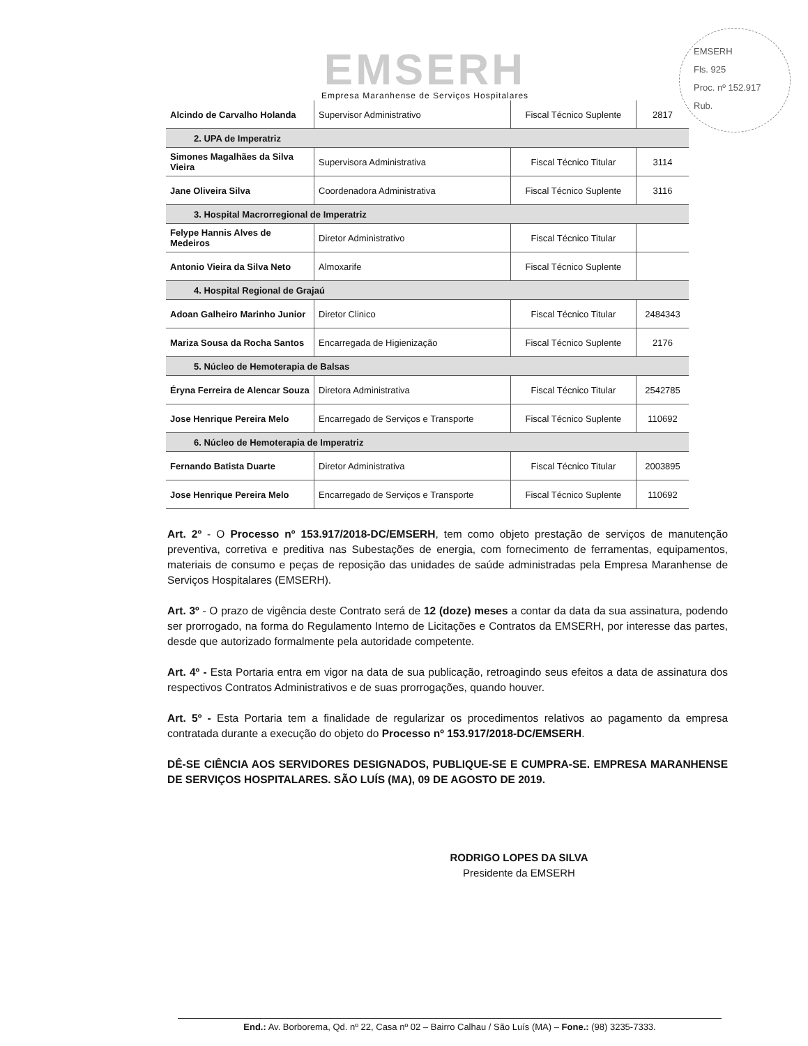EMSERH
Fls. 925
Proc. nº 152.917
Rub.
EMSERH
Empresa Maranhense de Serviços Hospitalares
| Alcindo de Carvalho Holanda | Supervisor Administrativo | Fiscal Técnico Suplente | 2817 |
| 2. UPA de Imperatriz | | | |
| Simones Magalhães da Silva Vieira | Supervisora Administrativa | Fiscal Técnico Titular | 3114 |
| Jane Oliveira Silva | Coordenadora Administrativa | Fiscal Técnico Suplente | 3116 |
| 3. Hospital Macrorregional de Imperatriz | | | |
| Felype Hannis Alves de Medeiros | Diretor Administrativo | Fiscal Técnico Titular | |
| Antonio Vieira da Silva Neto | Almoxarife | Fiscal Técnico Suplente | |
| 4. Hospital Regional de Grajaú | | | |
| Adoan Galheiro Marinho Junior | Diretor Clinico | Fiscal Técnico Titular | 2484343 |
| Mariza Sousa da Rocha Santos | Encarregada de Higienização | Fiscal Técnico Suplente | 2176 |
| 5. Núcleo de Hemoterapia de Balsas | | | |
| Éryna Ferreira de Alencar Souza | Diretora Administrativa | Fiscal Técnico Titular | 2542785 |
| Jose Henrique Pereira Melo | Encarregado de Serviços e Transporte | Fiscal Técnico Suplente | 110692 |
| 6. Núcleo de Hemoterapia de Imperatriz | | | |
| Fernando Batista Duarte | Diretor Administrativa | Fiscal Técnico Titular | 2003895 |
| Jose Henrique Pereira Melo | Encarregado de Serviços e Transporte | Fiscal Técnico Suplente | 110692 |
Art. 2º - O Processo nº 153.917/2018-DC/EMSERH, tem como objeto prestação de serviços de manutenção preventiva, corretiva e preditiva nas Subestações de energia, com fornecimento de ferramentas, equipamentos, materiais de consumo e peças de reposição das unidades de saúde administradas pela Empresa Maranhense de Serviços Hospitalares (EMSERH).
Art. 3º - O prazo de vigência deste Contrato será de 12 (doze) meses a contar da data da sua assinatura, podendo ser prorrogado, na forma do Regulamento Interno de Licitações e Contratos da EMSERH, por interesse das partes, desde que autorizado formalmente pela autoridade competente.
Art. 4º - Esta Portaria entra em vigor na data de sua publicação, retroagindo seus efeitos a data de assinatura dos respectivos Contratos Administrativos e de suas prorrogações, quando houver.
Art. 5º - Esta Portaria tem a finalidade de regularizar os procedimentos relativos ao pagamento da empresa contratada durante a execução do objeto do Processo nº 153.917/2018-DC/EMSERH.
DÊ-SE CIÊNCIA AOS SERVIDORES DESIGNADOS, PUBLIQUE-SE E CUMPRA-SE. EMPRESA MARANHENSE DE SERVIÇOS HOSPITALARES. SÃO LUÍS (MA), 09 DE AGOSTO DE 2019.
RODRIGO LOPES DA SILVA
Presidente da EMSERH
End.: Av. Borborema, Qd. nº 22, Casa nº 02 – Bairro Calhau / São Luís (MA) – Fone.: (98) 3235-7333.